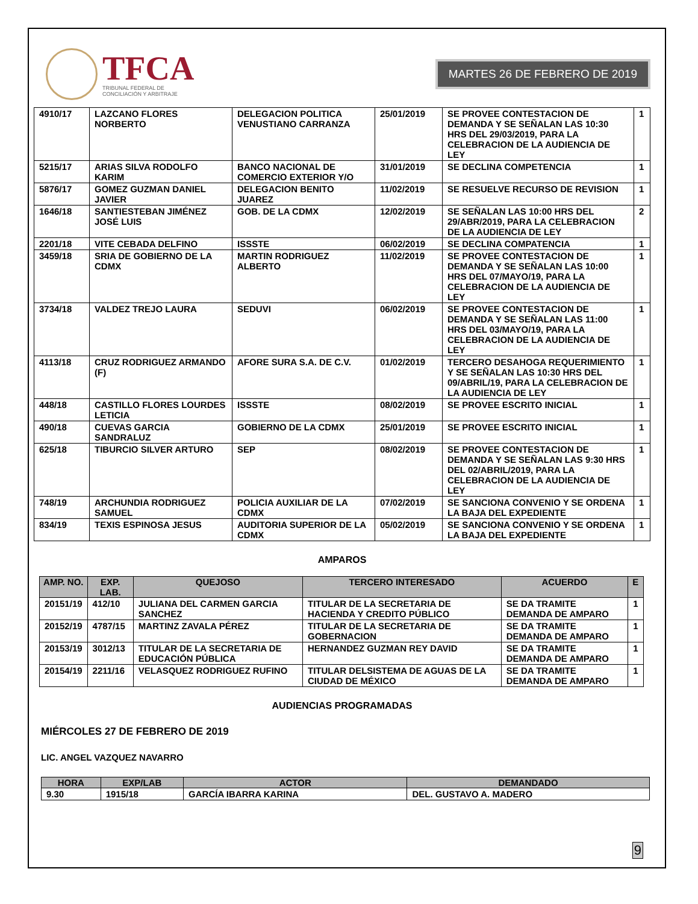TFCA
TRIBUNAL FEDERAL DE
CONCILIACIÓN Y ARBITRAJE
MARTES 26 DE FEBRERO DE 2019
| 4910/17 | LAZCANO FLORES NORBERTO | DELEGACION POLITICA VENUSTIANO CARRANZA | 25/01/2019 | SE PROVEE CONTESTACION DE DEMANDA Y SE SEÑALAN LAS 10:30 HRS DEL 29/03/2019, PARA LA CELEBRACION DE LA AUDIENCIA DE LEY | 1 |
| 5215/17 | ARIAS SILVA RODOLFO KARIM | BANCO NACIONAL DE COMERCIO EXTERIOR Y/O | 31/01/2019 | SE DECLINA COMPETENCIA | 1 |
| 5876/17 | GOMEZ GUZMAN DANIEL JAVIER | DELEGACION BENITO JUAREZ | 11/02/2019 | SE RESUELVE RECURSO DE REVISION | 1 |
| 1646/18 | SANTIESTEBAN JIMÉNEZ JOSÉ LUIS | GOB. DE LA CDMX | 12/02/2019 | SE SEÑALAN LAS 10:00 HRS DEL 29/ABR/2019, PARA LA CELEBRACION DE LA AUDIENCIA DE LEY | 2 |
| 2201/18 | VITE CEBADA DELFINO | ISSSTE | 06/02/2019 | SE DECLINA COMPATENCIA | 1 |
| 3459/18 | SRIA DE GOBIERNO DE LA CDMX | MARTIN RODRIGUEZ ALBERTO | 11/02/2019 | SE PROVEE CONTESTACION DE DEMANDA Y SE SEÑALAN LAS 10:00 HRS DEL 07/MAYO/19, PARA LA CELEBRACION DE LA AUDIENCIA DE LEY | 1 |
| 3734/18 | VALDEZ TREJO LAURA | SEDUVI | 06/02/2019 | SE PROVEE CONTESTACION DE DEMANDA Y SE SEÑALAN LAS 11:00 HRS DEL 03/MAYO/19, PARA LA CELEBRACION DE LA AUDIENCIA DE LEY | 1 |
| 4113/18 | CRUZ RODRIGUEZ ARMANDO (F) | AFORE SURA S.A. DE C.V. | 01/02/2019 | TERCERO DESAHOGA REQUERIMIENTO Y SE SEÑALAN LAS 10:30 HRS DEL 09/ABRIL/19, PARA LA CELEBRACION DE LA AUDIENCIA DE LEY | 1 |
| 448/18 | CASTILLO FLORES LOURDES LETICIA | ISSSTE | 08/02/2019 | SE PROVEE ESCRITO INICIAL | 1 |
| 490/18 | CUEVAS GARCIA SANDRALUZ | GOBIERNO DE LA CDMX | 25/01/2019 | SE PROVEE ESCRITO INICIAL | 1 |
| 625/18 | TIBURCIO SILVER ARTURO | SEP | 08/02/2019 | SE PROVEE CONTESTACION DE DEMANDA Y SE SEÑALAN LAS 9:30 HRS DEL 02/ABRIL/2019, PARA LA CELEBRACION DE LA AUDIENCIA DE LEY | 1 |
| 748/19 | ARCHUNDIA RODRIGUEZ SAMUEL | POLICIA AUXILIAR DE LA CDMX | 07/02/2019 | SE SANCIONA CONVENIO Y SE ORDENA LA BAJA DEL EXPEDIENTE | 1 |
| 834/19 | TEXIS ESPINOSA JESUS | AUDITORIA SUPERIOR DE LA CDMX | 05/02/2019 | SE SANCIONA CONVENIO Y SE ORDENA LA BAJA DEL EXPEDIENTE | 1 |
AMPAROS
| AMP. NO. | EXP. LAB. | QUEJOSO | TERCERO INTERESADO | ACUERDO | E |
| --- | --- | --- | --- | --- | --- |
| 20151/19 | 412/10 | JULIANA DEL CARMEN GARCIA SANCHEZ | TITULAR DE LA SECRETARIA DE HACIENDA Y CREDITO PÚBLICO | SE DA TRAMITE DEMANDA DE AMPARO | 1 |
| 20152/19 | 4787/15 | MARTINZ ZAVALA PÉREZ | TITULAR DE LA SECRETARIA DE GOBERNACION | SE DA TRAMITE DEMANDA DE AMPARO | 1 |
| 20153/19 | 3012/13 | TITULAR DE LA SECRETARIA DE EDUCACIÓN PÚBLICA | HERNANDEZ GUZMAN REY DAVID | SE DA TRAMITE DEMANDA DE AMPARO | 1 |
| 20154/19 | 2211/16 | VELASQUEZ RODRIGUEZ RUFINO | TITULAR DELSISTEMA DE AGUAS DE LA CIUDAD DE MÉXICO | SE DA TRAMITE DEMANDA DE AMPARO | 1 |
AUDIENCIAS PROGRAMADAS
MIÉRCOLES 27 DE FEBRERO DE 2019
LIC. ANGEL VAZQUEZ NAVARRO
| HORA | EXP/LAB | ACTOR | DEMANDADO |
| --- | --- | --- | --- |
| 9.30 | 1915/18 | GARCÍA IBARRA KARINA | DEL. GUSTAVO A. MADERO |
9